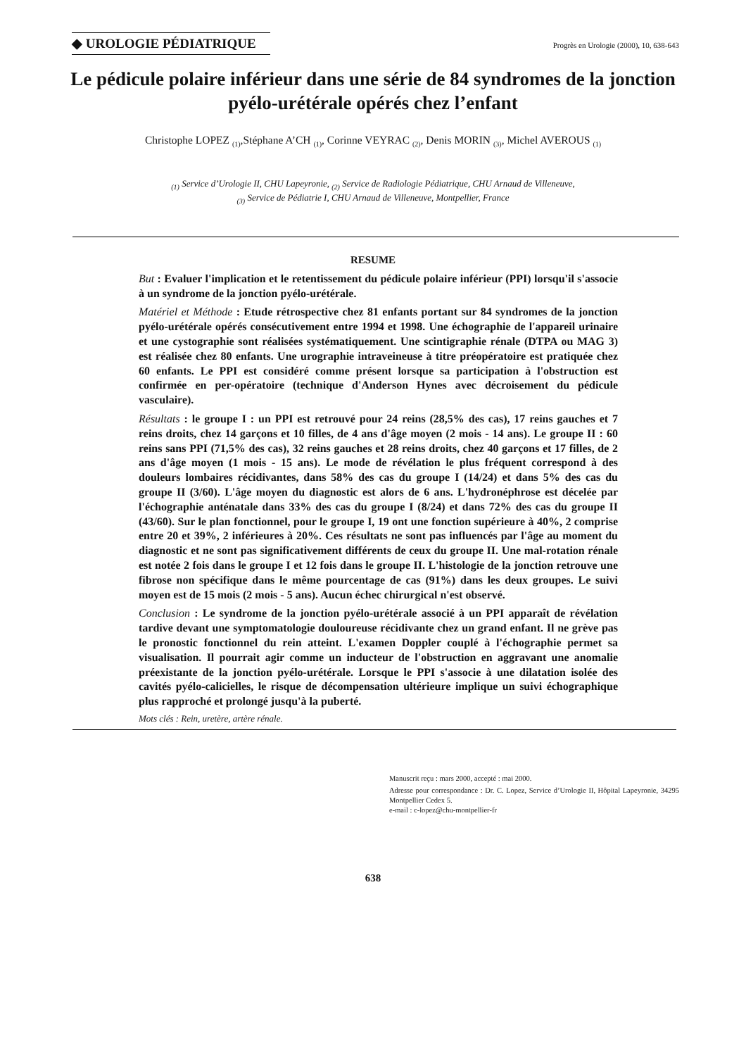◆ UROLOGIE PÉDIATRIQUE
Progrès en Urologie (2000), 10, 638-643
Le pédicule polaire inférieur dans une série de 84 syndromes de la jonction pyélo-urétérale opérés chez l’enfant
Christophe LOPEZ <sub>(1)</sub>,Stéphane A’CH <sub>(1)</sub>, Corinne VEYRAC <sub>(2)</sub>, Denis MORIN <sub>(3)</sub>, Michel AVEROUS <sub>(1)</sub>
<sub>(1)</sub> Service d’Urologie II, CHU Lapeyronie, <sub>(2)</sub> Service de Radiologie Pédiatrique, CHU Arnaud de Villeneuve,
<sub>(3)</sub> Service de Pédiatrie I, CHU Arnaud de Villeneuve, Montpellier, France
RESUME
But : Evaluer l'implication et le retentissement du pédicule polaire inférieur (PPI) lorsqu'il s'associe à un syndrome de la jonction pyélo-urétérale.
Matériel et Méthode : Etude rétrospective chez 81 enfants portant sur 84 syndromes de la jonction pyélo-urétérale opérés consécutivement entre 1994 et 1998. Une échographie de l'appareil urinaire et une cystographie sont réalisées systématiquement. Une scintigraphie rénale (DTPA ou MAG 3) est réalisée chez 80 enfants. Une urographie intraveineuse à titre préopératoire est pratiquée chez 60 enfants. Le PPI est considéré comme présent lorsque sa participation à l'obstruction est confirmée en per-opératoire (technique d'Anderson Hynes avec décroisement du pédicule vasculaire).
Résultats : le groupe I : un PPI est retrouvé pour 24 reins (28,5% des cas), 17 reins gauches et 7 reins droits, chez 14 garçons et 10 filles, de 4 ans d'âge moyen (2 mois - 14 ans). Le groupe II : 60 reins sans PPI (71,5% des cas), 32 reins gauches et 28 reins droits, chez 40 garçons et 17 filles, de 2 ans d'âge moyen (1 mois - 15 ans). Le mode de révélation le plus fréquent correspond à des douleurs lombaires récidivantes, dans 58% des cas du groupe I (14/24) et dans 5% des cas du groupe II (3/60). L'âge moyen du diagnostic est alors de 6 ans. L'hydronéphrose est décelée par l'échographie anténatale dans 33% des cas du groupe I (8/24) et dans 72% des cas du groupe II (43/60). Sur le plan fonctionnel, pour le groupe I, 19 ont une fonction supérieure à 40%, 2 comprise entre 20 et 39%, 2 inférieures à 20%. Ces résultats ne sont pas influencés par l'âge au moment du diagnostic et ne sont pas significativement différents de ceux du groupe II. Une mal-rotation rénale est notée 2 fois dans le groupe I et 12 fois dans le groupe II. L'histologie de la jonction retrouve une fibrose non spécifique dans le même pourcentage de cas (91%) dans les deux groupes. Le suivi moyen est de 15 mois (2 mois - 5 ans). Aucun échec chirurgical n'est observé.
Conclusion : Le syndrome de la jonction pyélo-urétérale associé à un PPI apparaît de révélation tardive devant une symptomatologie douloureuse récidivante chez un grand enfant. Il ne grève pas le pronostic fonctionnel du rein atteint. L'examen Doppler couplé à l'échographie permet sa visualisation. Il pourrait agir comme un inducteur de l'obstruction en aggravant une anomalie préexistante de la jonction pyélo-urétérale. Lorsque le PPI s'associe à une dilatation isolée des cavités pyélo-calicielles, le risque de décompensation ultérieure implique un suivi échographique plus rapproché et prolongé jusqu'à la puberté.
Mots clés : Rein, uretère, artère rénale.
Manuscrit reçu : mars 2000, accepté : mai 2000.
Adresse pour correspondance : Dr. C. Lopez, Service d’Urologie II, Hôpital Lapeyronie, 34295 Montpellier Cedex 5.
e-mail : c-lopez@chu-montpellier-fr
638